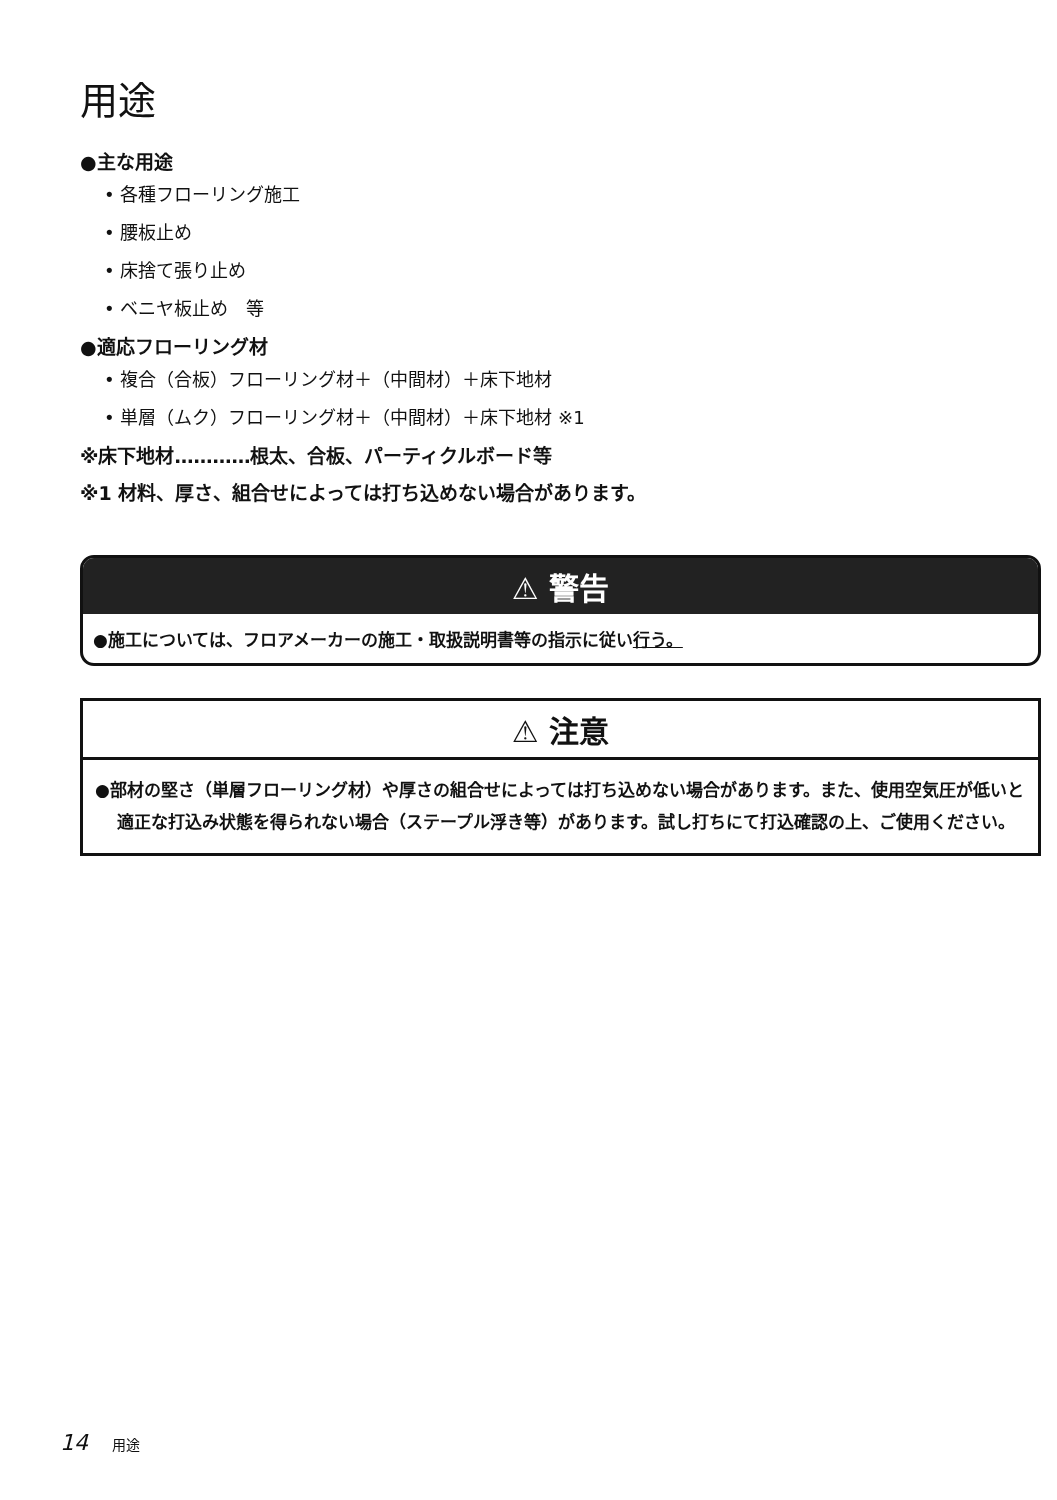用途
●主な用途
• 各種フローリング施工
• 腰板止め
• 床捨て張り止め
• ベニヤ板止め　等
●適応フローリング材
• 複合（合板）フローリング材＋（中間材）＋床下地材
• 単層（ムク）フローリング材＋（中間材）＋床下地材 ※1
※床下地材…………根太、合板、パーティクルボード等
※1 材料、厚さ、組合せによっては打ち込めない場合があります。
⚠ 警告
●施工については、フロアメーカーの施工・取扱説明書等の指示に従い行う。
⚠ 注意
●部材の堅さ（単層フローリング材）や厚さの組合せによっては打ち込めない場合があります。また、使用空気圧が低いと適正な打込み状態を得られない場合（ステープル浮き等）があります。試し打ちにて打込確認の上、ご使用ください。
14 用途